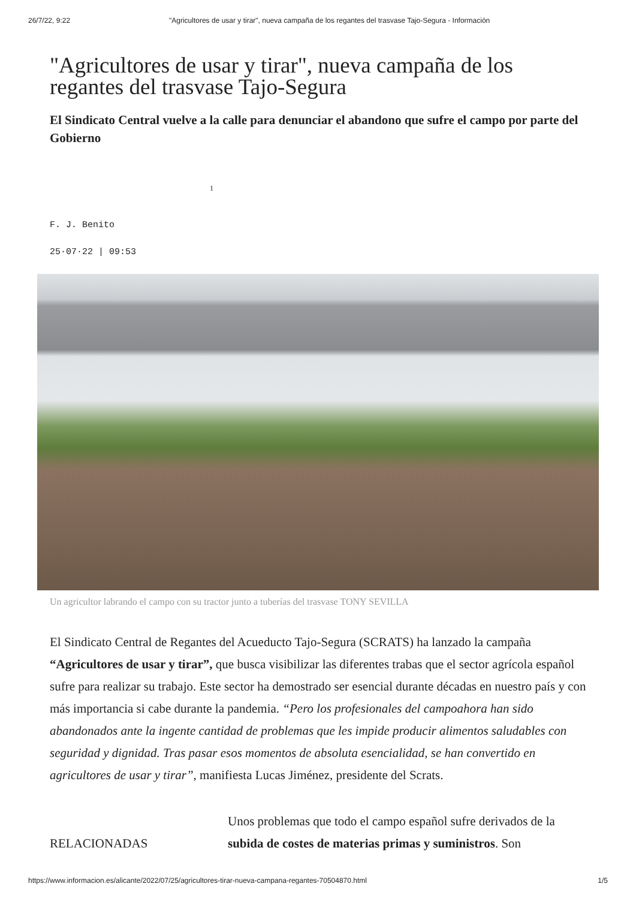26/7/22, 9:22 "Agricultores de usar y tirar", nueva campaña de los regantes del trasvase Tajo-Segura - Información
"Agricultores de usar y tirar", nueva campaña de los regantes del trasvase Tajo-Segura
El Sindicato Central vuelve a la calle para denunciar el abandono que sufre el campo por parte del Gobierno
1
F. J. Benito
25·07·22 | 09:53
Un agricultor labrando el campo con su tractor junto a tuberías del trasvase TONY SEVILLA
El Sindicato Central de Regantes del Acueducto Tajo-Segura (SCRATS) ha lanzado la campaña “Agricultores de usar y tirar”, que busca visibilizar las diferentes trabas que el sector agrícola español sufre para realizar su trabajo. Este sector ha demostrado ser esencial durante décadas en nuestro país y con más importancia si cabe durante la pandemia. “Pero los profesionales del campoahora han sido abandonados ante la ingente cantidad de problemas que les impide producir alimentos saludables con seguridad y dignidad. Tras pasar esos momentos de absoluta esencialidad, se han convertido en agricultores de usar y tirar”, manifiesta Lucas Jiménez, presidente del Scrats.
RELACIONADAS
Unos problemas que todo el campo español sufre derivados de la subida de costes de materias primas y suministros. Son
https://www.informacion.es/alicante/2022/07/25/agricultores-tirar-nueva-campana-regantes-70504870.html 1/5